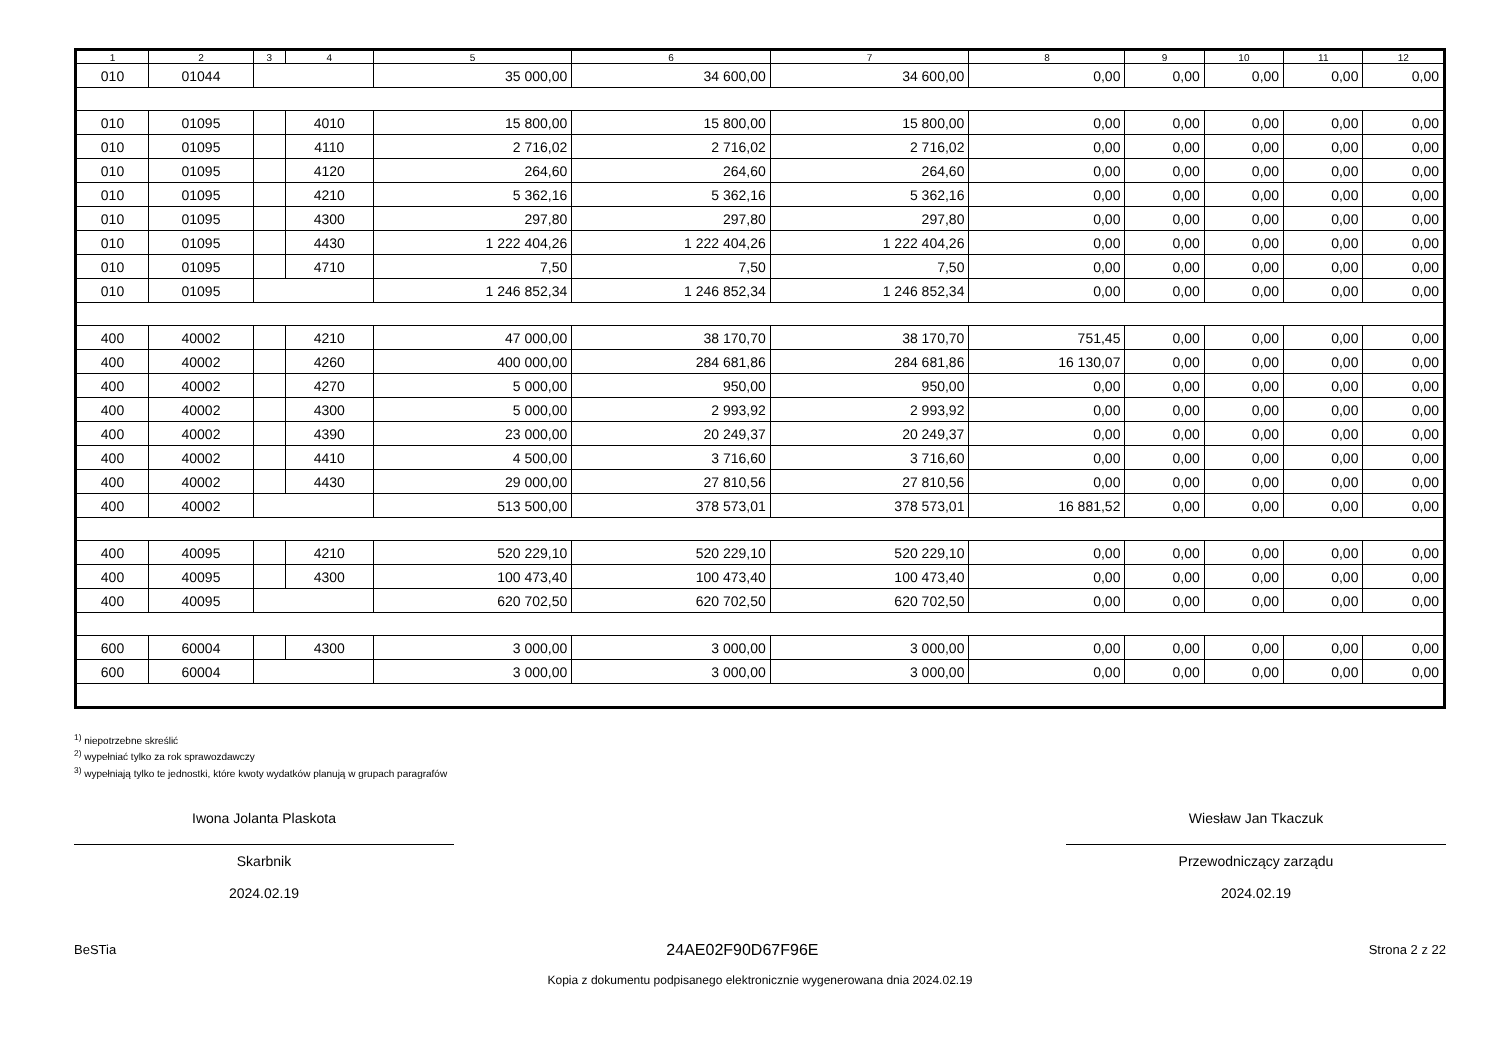| 1 | 2 | 3 | 4 | 5 | 6 | 7 | 8 | 9 | 10 | 11 | 12 |
| --- | --- | --- | --- | --- | --- | --- | --- | --- | --- | --- | --- |
| 010 | 01044 | | | 35 000,00 | 34 600,00 | 34 600,00 | 0,00 | 0,00 | 0,00 | 0,00 | 0,00 |
| 010 | 01095 | | 4010 | 15 800,00 | 15 800,00 | 15 800,00 | 0,00 | 0,00 | 0,00 | 0,00 | 0,00 |
| 010 | 01095 | | 4110 | 2 716,02 | 2 716,02 | 2 716,02 | 0,00 | 0,00 | 0,00 | 0,00 | 0,00 |
| 010 | 01095 | | 4120 | 264,60 | 264,60 | 264,60 | 0,00 | 0,00 | 0,00 | 0,00 | 0,00 |
| 010 | 01095 | | 4210 | 5 362,16 | 5 362,16 | 5 362,16 | 0,00 | 0,00 | 0,00 | 0,00 | 0,00 |
| 010 | 01095 | | 4300 | 297,80 | 297,80 | 297,80 | 0,00 | 0,00 | 0,00 | 0,00 | 0,00 |
| 010 | 01095 | | 4430 | 1 222 404,26 | 1 222 404,26 | 1 222 404,26 | 0,00 | 0,00 | 0,00 | 0,00 | 0,00 |
| 010 | 01095 | | 4710 | 7,50 | 7,50 | 7,50 | 0,00 | 0,00 | 0,00 | 0,00 | 0,00 |
| 010 | 01095 | | | 1 246 852,34 | 1 246 852,34 | 1 246 852,34 | 0,00 | 0,00 | 0,00 | 0,00 | 0,00 |
| 400 | 40002 | | 4210 | 47 000,00 | 38 170,70 | 38 170,70 | 751,45 | 0,00 | 0,00 | 0,00 | 0,00 |
| 400 | 40002 | | 4260 | 400 000,00 | 284 681,86 | 284 681,86 | 16 130,07 | 0,00 | 0,00 | 0,00 | 0,00 |
| 400 | 40002 | | 4270 | 5 000,00 | 950,00 | 950,00 | 0,00 | 0,00 | 0,00 | 0,00 | 0,00 |
| 400 | 40002 | | 4300 | 5 000,00 | 2 993,92 | 2 993,92 | 0,00 | 0,00 | 0,00 | 0,00 | 0,00 |
| 400 | 40002 | | 4390 | 23 000,00 | 20 249,37 | 20 249,37 | 0,00 | 0,00 | 0,00 | 0,00 | 0,00 |
| 400 | 40002 | | 4410 | 4 500,00 | 3 716,60 | 3 716,60 | 0,00 | 0,00 | 0,00 | 0,00 | 0,00 |
| 400 | 40002 | | 4430 | 29 000,00 | 27 810,56 | 27 810,56 | 0,00 | 0,00 | 0,00 | 0,00 | 0,00 |
| 400 | 40002 | | | 513 500,00 | 378 573,01 | 378 573,01 | 16 881,52 | 0,00 | 0,00 | 0,00 | 0,00 |
| 400 | 40095 | | 4210 | 520 229,10 | 520 229,10 | 520 229,10 | 0,00 | 0,00 | 0,00 | 0,00 | 0,00 |
| 400 | 40095 | | 4300 | 100 473,40 | 100 473,40 | 100 473,40 | 0,00 | 0,00 | 0,00 | 0,00 | 0,00 |
| 400 | 40095 | | | 620 702,50 | 620 702,50 | 620 702,50 | 0,00 | 0,00 | 0,00 | 0,00 | 0,00 |
| 600 | 60004 | | 4300 | 3 000,00 | 3 000,00 | 3 000,00 | 0,00 | 0,00 | 0,00 | 0,00 | 0,00 |
| 600 | 60004 | | | 3 000,00 | 3 000,00 | 3 000,00 | 0,00 | 0,00 | 0,00 | 0,00 | 0,00 |
<sup>1)</sup> niepotrzebne skreślić
<sup>2)</sup> wypełniać tylko za rok sprawozdawczy
<sup>3)</sup> wypełniają tylko te jednostki, które kwoty wydatków planują w grupach paragrafów
Iwona Jolanta Plaskota
Skarbnik
2024.02.19
Wiesław Jan Tkaczuk
Przewodniczący zarządu
2024.02.19
BeSTia 24AE02F90D67F96E Strona 2 z 22
Kopia z dokumentu podpisanego elektronicznie wygenerowana dnia 2024.02.19